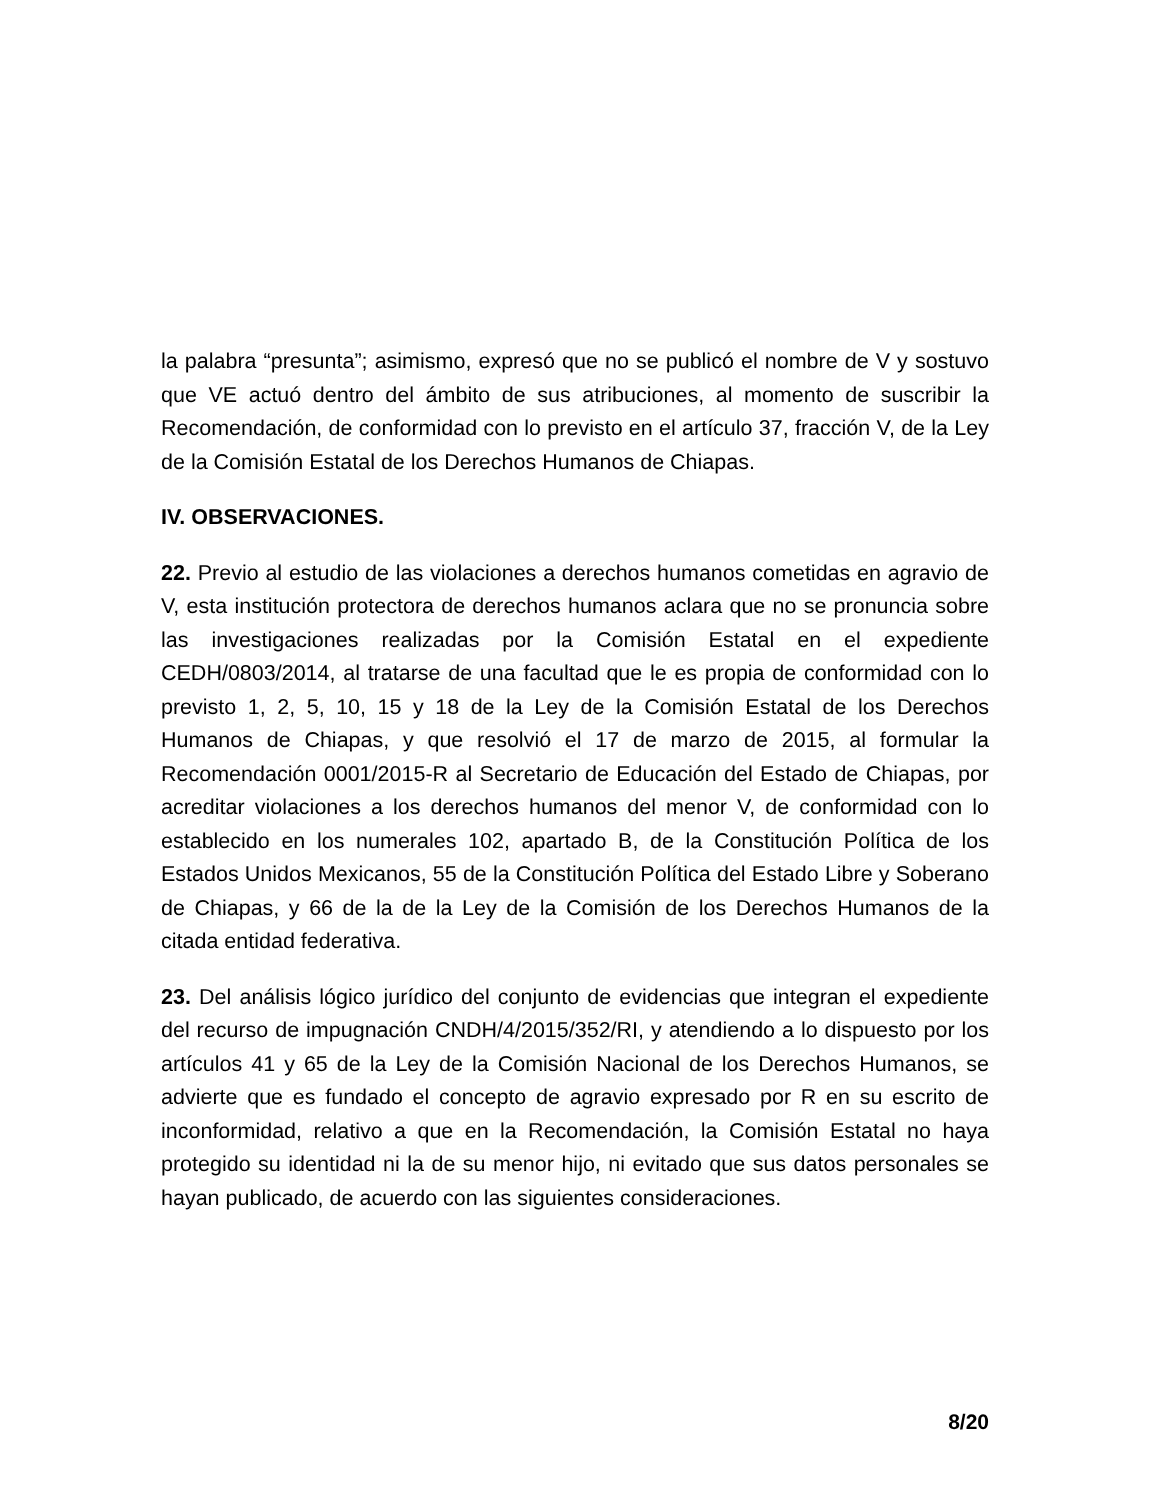la palabra “presunta”; asimismo, expresó que no se publicó el nombre de V y sostuvo que VE actuó dentro del ámbito de sus atribuciones, al momento de suscribir la Recomendación, de conformidad con lo previsto en el artículo 37, fracción V, de la Ley de la Comisión Estatal de los Derechos Humanos de Chiapas.
IV. OBSERVACIONES.
22. Previo al estudio de las violaciones a derechos humanos cometidas en agravio de V, esta institución protectora de derechos humanos aclara que no se pronuncia sobre las investigaciones realizadas por la Comisión Estatal en el expediente CEDH/0803/2014, al tratarse de una facultad que le es propia de conformidad con lo previsto 1, 2, 5, 10, 15 y 18 de la Ley de la Comisión Estatal de los Derechos Humanos de Chiapas, y que resolvió el 17 de marzo de 2015, al formular la Recomendación 0001/2015-R al Secretario de Educación del Estado de Chiapas, por acreditar violaciones a los derechos humanos del menor V, de conformidad con lo establecido en los numerales 102, apartado B, de la Constitución Política de los Estados Unidos Mexicanos, 55 de la Constitución Política del Estado Libre y Soberano de Chiapas, y 66 de la de la Ley de la Comisión de los Derechos Humanos de la citada entidad federativa.
23. Del análisis lógico jurídico del conjunto de evidencias que integran el expediente del recurso de impugnación CNDH/4/2015/352/RI, y atendiendo a lo dispuesto por los artículos 41 y 65 de la Ley de la Comisión Nacional de los Derechos Humanos, se advierte que es fundado el concepto de agravio expresado por R en su escrito de inconformidad, relativo a que en la Recomendación, la Comisión Estatal no haya protegido su identidad ni la de su menor hijo, ni evitado que sus datos personales se hayan publicado, de acuerdo con las siguientes consideraciones.
8/20